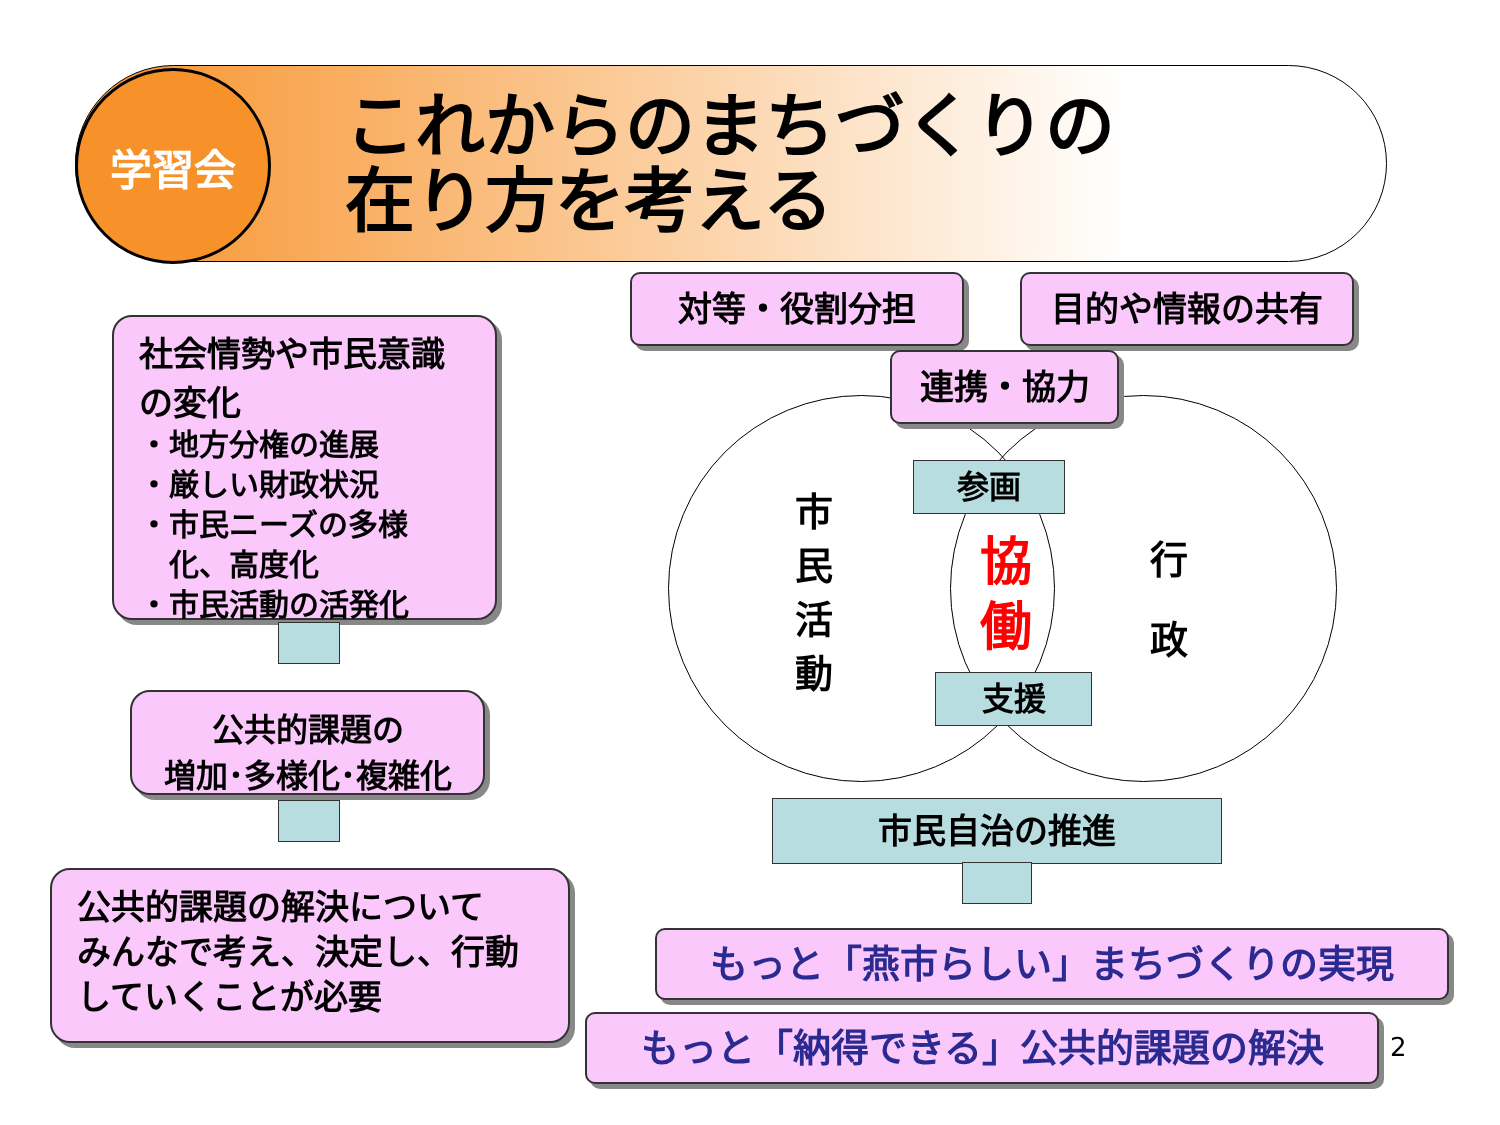学習会
これからのまちづくりの
在り方を考える
社会情勢や市民意識の変化
・地方分権の進展
・厳しい財政状況
・市民ニーズの多様
　化、高度化
・市民活動の活発化
公共的課題の
増加･多様化･複雑化
公共的課題の解決について
みんなで考え、決定し、行動していくことが必要
対等・役割分担 目的や情報の共有
連携・協力
市
民
活
動
行
政
参画
協
働
支援
市民自治の推進
もっと「燕市らしい」まちづくりの実現
もっと「納得できる」公共的課題の解決 2